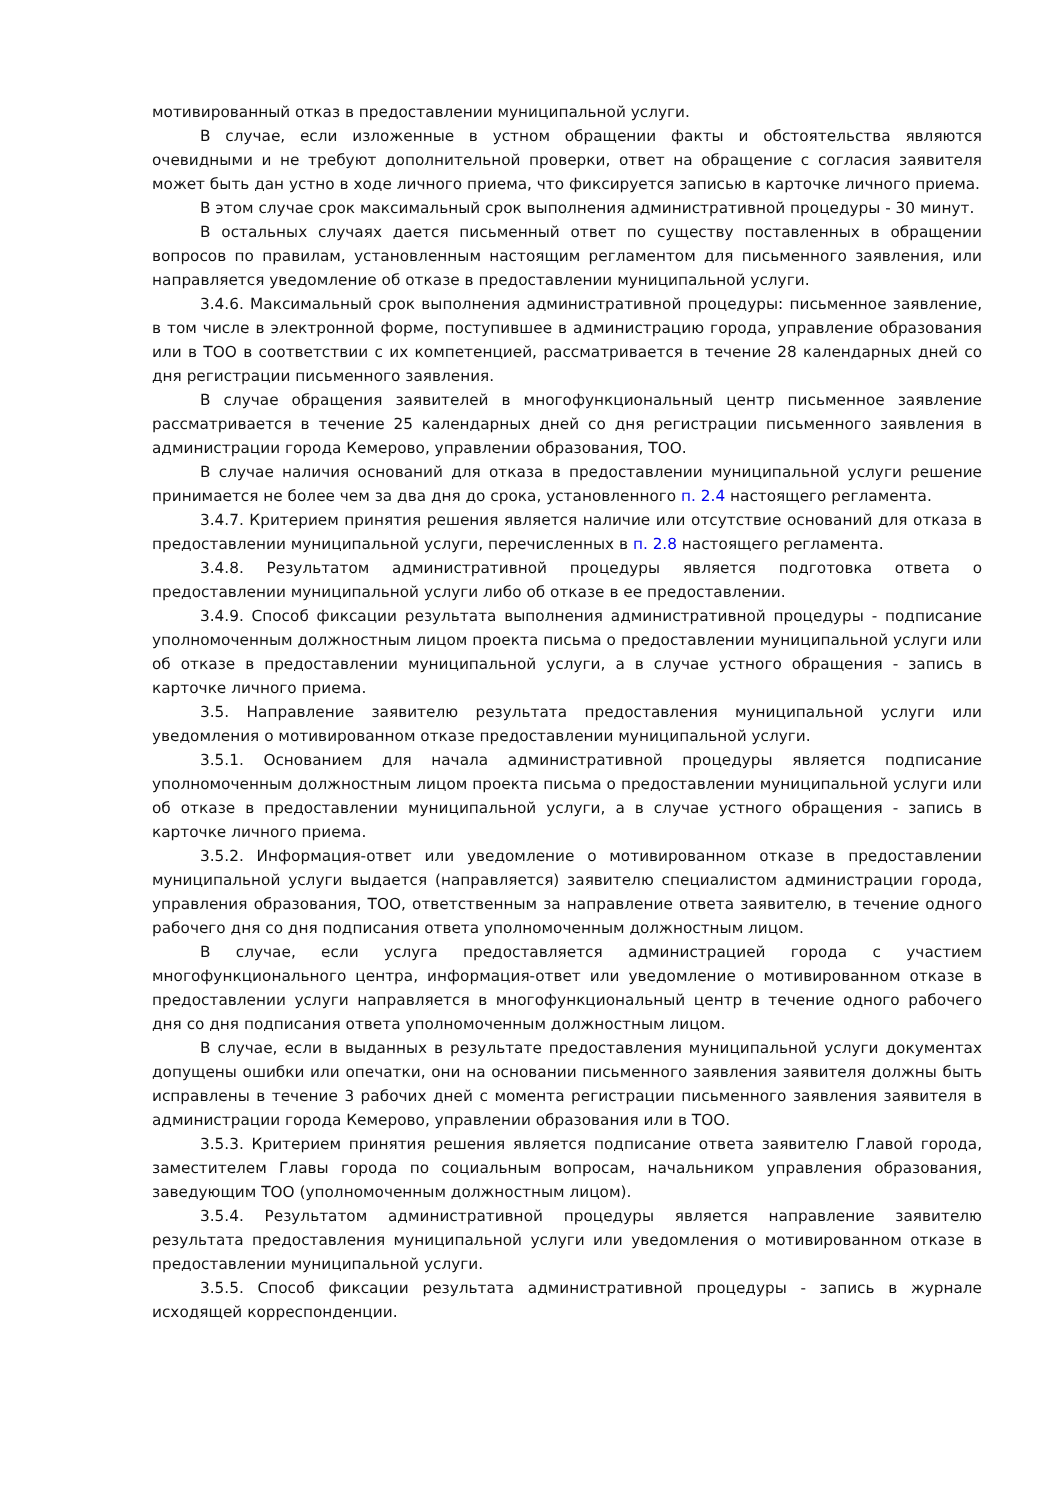мотивированный отказ в предоставлении муниципальной услуги.
В случае, если изложенные в устном обращении факты и обстоятельства являются очевидными и не требуют дополнительной проверки, ответ на обращение с согласия заявителя может быть дан устно в ходе личного приема, что фиксируется записью в карточке личного приема.
В этом случае срок максимальный срок выполнения административной процедуры - 30 минут.
В остальных случаях дается письменный ответ по существу поставленных в обращении вопросов по правилам, установленным настоящим регламентом для письменного заявления, или направляется уведомление об отказе в предоставлении муниципальной услуги.
3.4.6. Максимальный срок выполнения административной процедуры: письменное заявление, в том числе в электронной форме, поступившее в администрацию города, управление образования или в ТОО в соответствии с их компетенцией, рассматривается в течение 28 календарных дней со дня регистрации письменного заявления.
В случае обращения заявителей в многофункциональный центр письменное заявление рассматривается в течение 25 календарных дней со дня регистрации письменного заявления в администрации города Кемерово, управлении образования, ТОО.
В случае наличия оснований для отказа в предоставлении муниципальной услуги решение принимается не более чем за два дня до срока, установленного п. 2.4 настоящего регламента.
3.4.7. Критерием принятия решения является наличие или отсутствие оснований для отказа в предоставлении муниципальной услуги, перечисленных в п. 2.8 настоящего регламента.
3.4.8. Результатом административной процедуры является подготовка ответа о предоставлении муниципальной услуги либо об отказе в ее предоставлении.
3.4.9. Способ фиксации результата выполнения административной процедуры - подписание уполномоченным должностным лицом проекта письма о предоставлении муниципальной услуги или об отказе в предоставлении муниципальной услуги, а в случае устного обращения - запись в карточке личного приема.
3.5. Направление заявителю результата предоставления муниципальной услуги или уведомления о мотивированном отказе предоставлении муниципальной услуги.
3.5.1. Основанием для начала административной процедуры является подписание уполномоченным должностным лицом проекта письма о предоставлении муниципальной услуги или об отказе в предоставлении муниципальной услуги, а в случае устного обращения - запись в карточке личного приема.
3.5.2. Информация-ответ или уведомление о мотивированном отказе в предоставлении муниципальной услуги выдается (направляется) заявителю специалистом администрации города, управления образования, ТОО, ответственным за направление ответа заявителю, в течение одного рабочего дня со дня подписания ответа уполномоченным должностным лицом.
В случае, если услуга предоставляется администрацией города с участием многофункционального центра, информация-ответ или уведомление о мотивированном отказе в предоставлении услуги направляется в многофункциональный центр в течение одного рабочего дня со дня подписания ответа уполномоченным должностным лицом.
В случае, если в выданных в результате предоставления муниципальной услуги документах допущены ошибки или опечатки, они на основании письменного заявления заявителя должны быть исправлены в течение 3 рабочих дней с момента регистрации письменного заявления заявителя в администрации города Кемерово, управлении образования или в ТОО.
3.5.3. Критерием принятия решения является подписание ответа заявителю Главой города, заместителем Главы города по социальным вопросам, начальником управления образования, заведующим ТОО (уполномоченным должностным лицом).
3.5.4. Результатом административной процедуры является направление заявителю результата предоставления муниципальной услуги или уведомления о мотивированном отказе в предоставлении муниципальной услуги.
3.5.5. Способ фиксации результата административной процедуры - запись в журнале исходящей корреспонденции.